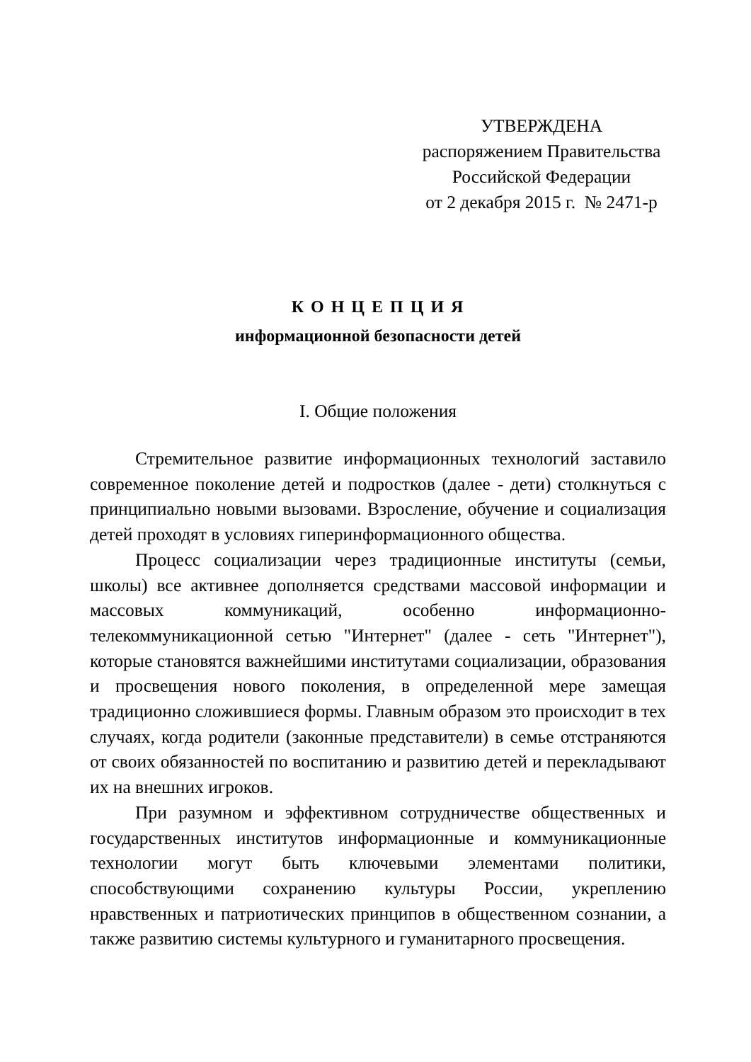УТВЕРЖДЕНА
распоряжением Правительства
Российской Федерации
от 2 декабря 2015 г. № 2471-р
К О Н Ц Е П Ц И Я
информационной безопасности детей
I. Общие положения
Стремительное развитие информационных технологий заставило современное поколение детей и подростков (далее - дети) столкнуться с принципиально новыми вызовами. Взросление, обучение и социализация детей проходят в условиях гиперинформационного общества.
Процесс социализации через традиционные институты (семьи, школы) все активнее дополняется средствами массовой информации и массовых коммуникаций, особенно информационно-телекоммуникационной сетью "Интернет" (далее - сеть "Интернет"), которые становятся важнейшими институтами социализации, образования и просвещения нового поколения, в определенной мере замещая традиционно сложившиеся формы. Главным образом это происходит в тех случаях, когда родители (законные представители) в семье отстраняются от своих обязанностей по воспитанию и развитию детей и перекладывают их на внешних игроков.
При разумном и эффективном сотрудничестве общественных и государственных институтов информационные и коммуникационные технологии могут быть ключевыми элементами политики, способствующими сохранению культуры России, укреплению нравственных и патриотических принципов в общественном сознании, а также развитию системы культурного и гуманитарного просвещения.